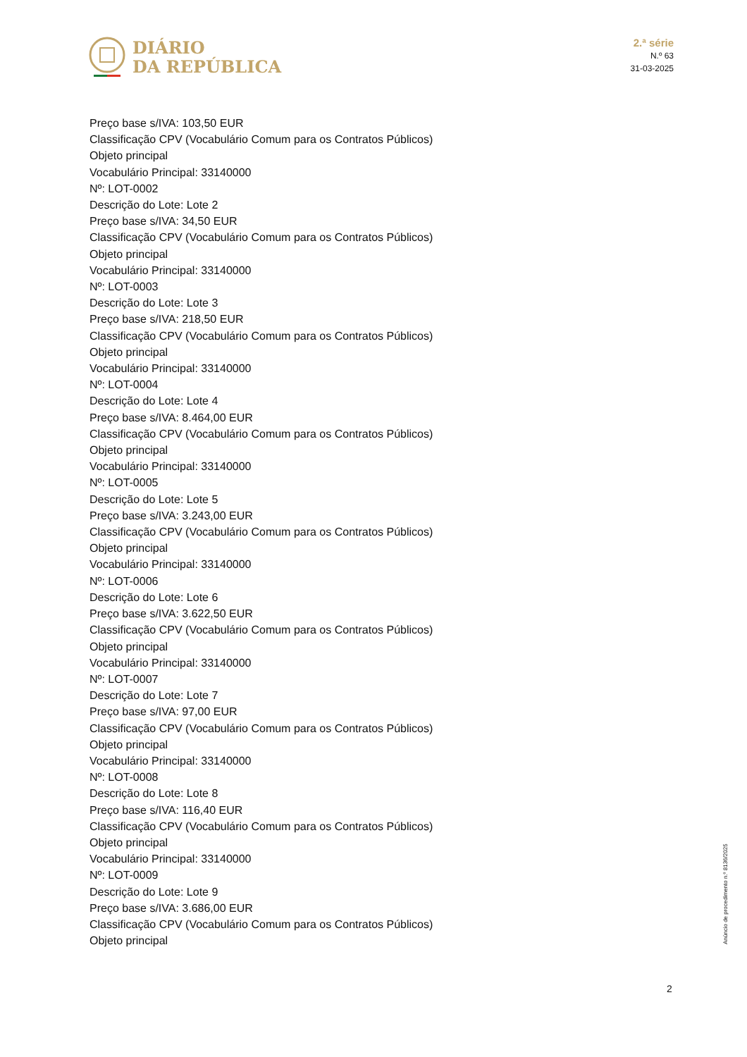DIÁRIO
DA REPÚBLICA
2.ª série
N.º 63
31-03-2025
Preço base s/IVA: 103,50 EUR
Classificação CPV (Vocabulário Comum para os Contratos Públicos)
Objeto principal
Vocabulário Principal: 33140000
Nº: LOT-0002
Descrição do Lote: Lote 2
Preço base s/IVA: 34,50 EUR
Classificação CPV (Vocabulário Comum para os Contratos Públicos)
Objeto principal
Vocabulário Principal: 33140000
Nº: LOT-0003
Descrição do Lote: Lote 3
Preço base s/IVA: 218,50 EUR
Classificação CPV (Vocabulário Comum para os Contratos Públicos)
Objeto principal
Vocabulário Principal: 33140000
Nº: LOT-0004
Descrição do Lote: Lote 4
Preço base s/IVA: 8.464,00 EUR
Classificação CPV (Vocabulário Comum para os Contratos Públicos)
Objeto principal
Vocabulário Principal: 33140000
Nº: LOT-0005
Descrição do Lote: Lote 5
Preço base s/IVA: 3.243,00 EUR
Classificação CPV (Vocabulário Comum para os Contratos Públicos)
Objeto principal
Vocabulário Principal: 33140000
Nº: LOT-0006
Descrição do Lote: Lote 6
Preço base s/IVA: 3.622,50 EUR
Classificação CPV (Vocabulário Comum para os Contratos Públicos)
Objeto principal
Vocabulário Principal: 33140000
Nº: LOT-0007
Descrição do Lote: Lote 7
Preço base s/IVA: 97,00 EUR
Classificação CPV (Vocabulário Comum para os Contratos Públicos)
Objeto principal
Vocabulário Principal: 33140000
Nº: LOT-0008
Descrição do Lote: Lote 8
Preço base s/IVA: 116,40 EUR
Classificação CPV (Vocabulário Comum para os Contratos Públicos)
Objeto principal
Vocabulário Principal: 33140000
Nº: LOT-0009
Descrição do Lote: Lote 9
Preço base s/IVA: 3.686,00 EUR
Classificação CPV (Vocabulário Comum para os Contratos Públicos)
Objeto principal
Anúncio de procedimento n.º 8136/2025
2